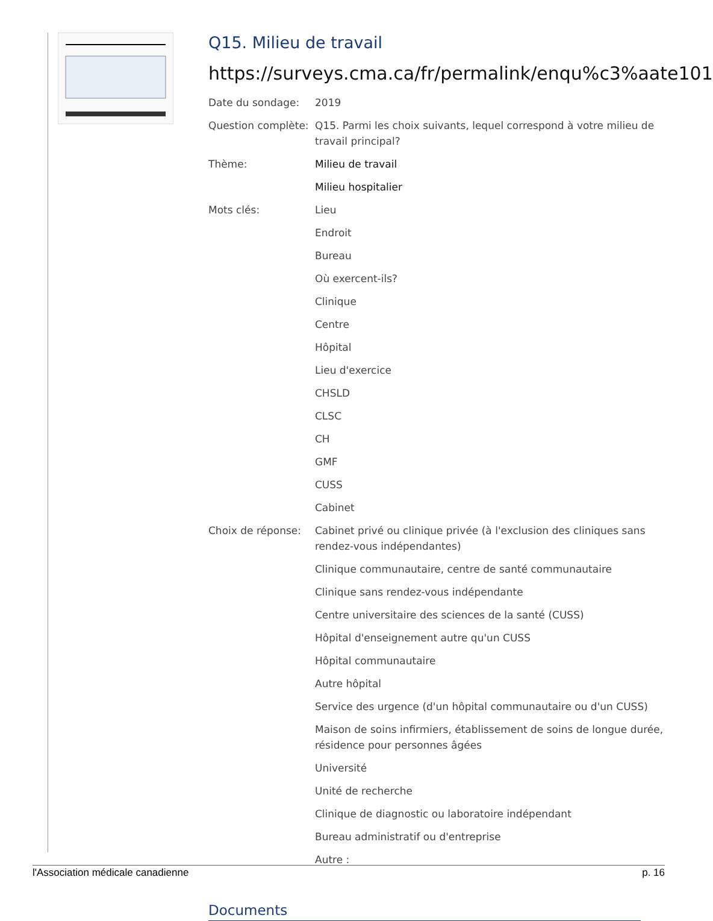Q15. Milieu de travail
https://surveys.cma.ca/fr/permalink/enqu%c3%aate101
| Date du sondage: | 2019 |
| Question complète: | Q15. Parmi les choix suivants, lequel correspond à votre milieu de travail principal? |
| Thème: | Milieu de travail |
| | Milieu hospitalier |
| Mots clés: | Lieu |
| | Endroit |
| | Bureau |
| | Où exercent-ils? |
| | Clinique |
| | Centre |
| | Hôpital |
| | Lieu d'exercice |
| | CHSLD |
| | CLSC |
| | CH |
| | GMF |
| | CUSS |
| | Cabinet |
| Choix de réponse: | Cabinet privé ou clinique privée (à l'exclusion des cliniques sans rendez-vous indépendantes) |
| | Clinique communautaire, centre de santé communautaire |
| | Clinique sans rendez-vous indépendante |
| | Centre universitaire des sciences de la santé (CUSS) |
| | Hôpital d'enseignement autre qu'un CUSS |
| | Hôpital communautaire |
| | Autre hôpital |
| | Service des urgence (d'un hôpital communautaire ou d'un CUSS) |
| | Maison de soins infirmiers, établissement de soins de longue durée, résidence pour personnes âgées |
| | Université |
| | Unité de recherche |
| | Clinique de diagnostic ou laboratoire indépendant |
| | Bureau administratif ou d'entreprise |
| | Autre : |
Documents
l'Association médicale canadienne p. 16